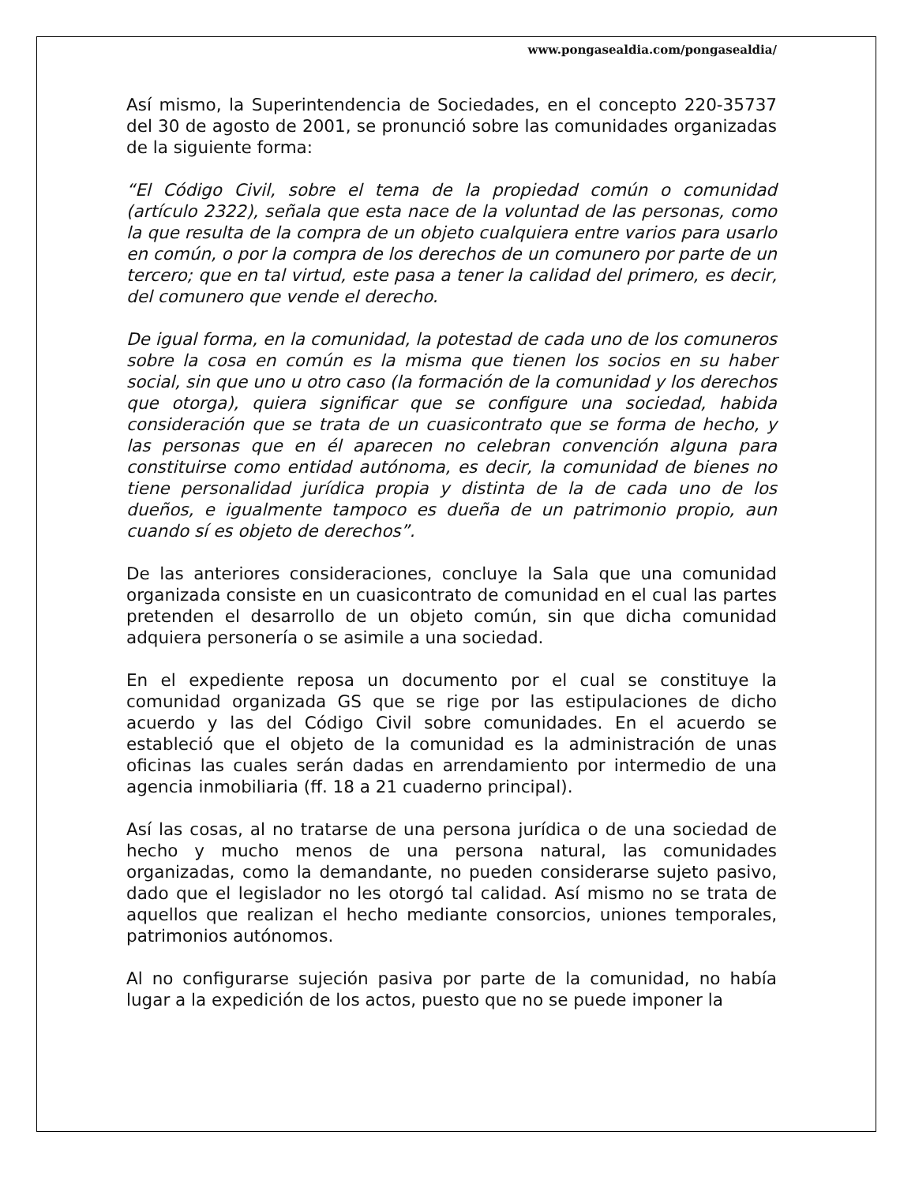www.pongasealdia.com/pongasealdia/
Así mismo, la Superintendencia de Sociedades, en el concepto 220-35737 del 30 de agosto de 2001, se pronunció sobre las comunidades organizadas de la siguiente forma:
“El Código Civil, sobre el tema de la propiedad común o comunidad (artículo 2322), señala que esta nace de la voluntad de las personas, como la que resulta de la compra de un objeto cualquiera entre varios para usarlo en común, o por la compra de los derechos de un comunero por parte de un tercero; que en tal virtud, este pasa a tener la calidad del primero, es decir, del comunero que vende el derecho.
De igual forma, en la comunidad, la potestad de cada uno de los comuneros sobre la cosa en común es la misma que tienen los socios en su haber social, sin que uno u otro caso (la formación de la comunidad y los derechos que otorga), quiera significar que se configure una sociedad, habida consideración que se trata de un cuasicontrato que se forma de hecho, y las personas que en él aparecen no celebran convención alguna para constituirse como entidad autónoma, es decir, la comunidad de bienes no tiene personalidad jurídica propia y distinta de la de cada uno de los dueños, e igualmente tampoco es dueña de un patrimonio propio, aun cuando sí es objeto de derechos”.
De las anteriores consideraciones, concluye la Sala que una comunidad organizada consiste en un cuasicontrato de comunidad en el cual las partes pretenden el desarrollo de un objeto común, sin que dicha comunidad adquiera personería o se asimile a una sociedad.
En el expediente reposa un documento por el cual se constituye la comunidad organizada GS que se rige por las estipulaciones de dicho acuerdo y las del Código Civil sobre comunidades. En el acuerdo se estableció que el objeto de la comunidad es la administración de unas oficinas las cuales serán dadas en arrendamiento por intermedio de una agencia inmobiliaria (ff. 18 a 21 cuaderno principal).
Así las cosas, al no tratarse de una persona jurídica o de una sociedad de hecho y mucho menos de una persona natural, las comunidades organizadas, como la demandante, no pueden considerarse sujeto pasivo, dado que el legislador no les otorgó tal calidad. Así mismo no se trata de aquellos que realizan el hecho mediante consorcios, uniones temporales, patrimonios autónomos.
Al no configurarse sujeción pasiva por parte de la comunidad, no había lugar a la expedición de los actos, puesto que no se puede imponer la